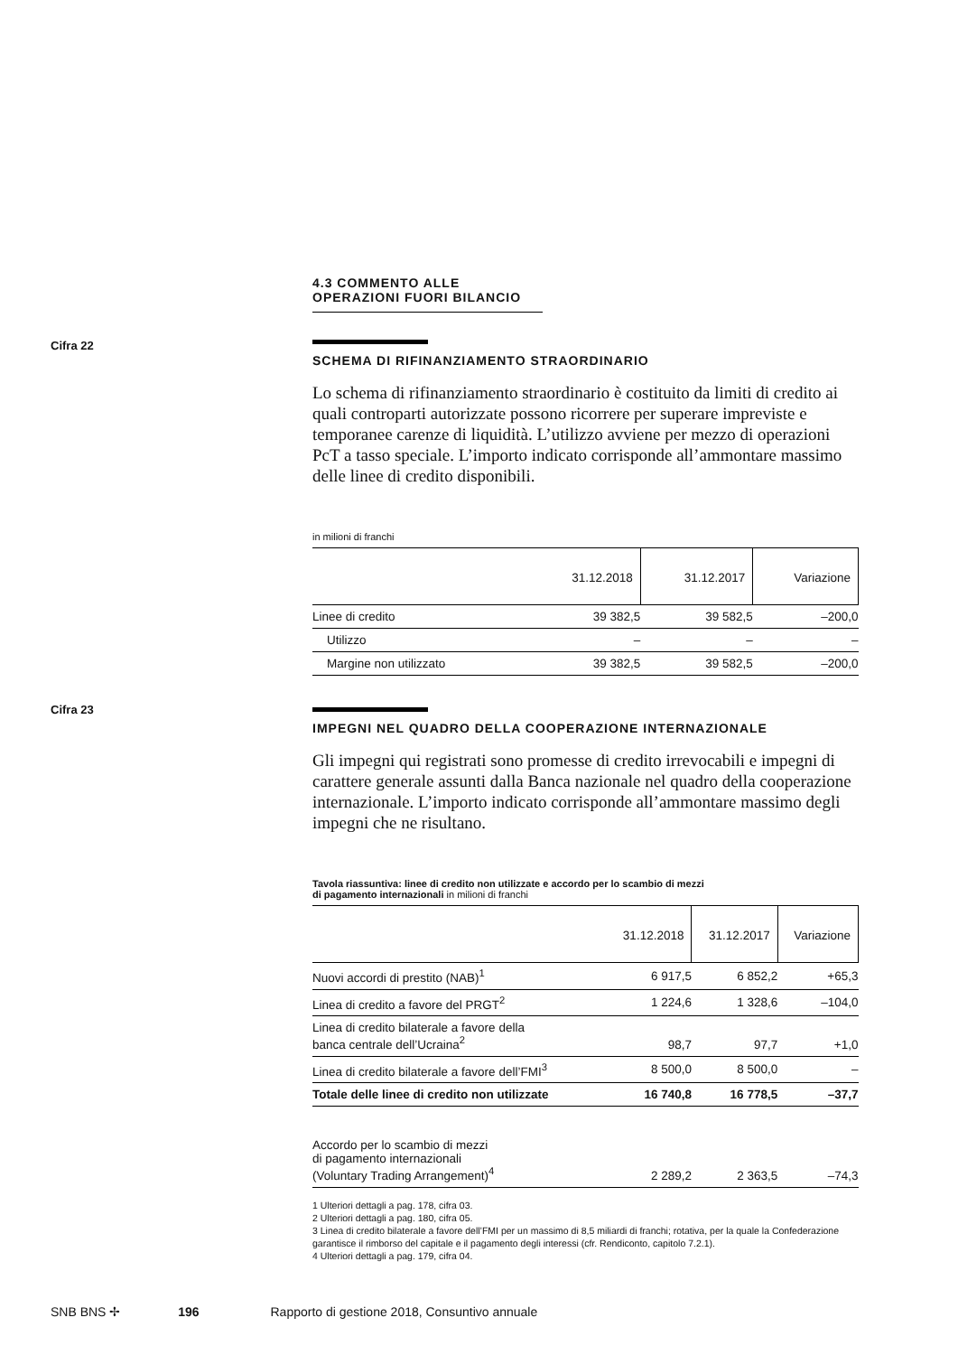Cifra 22
Cifra 23
4.3 COMMENTO ALLE OPERAZIONI FUORI BILANCIO
SCHEMA DI RIFINANZIAMENTO STRAORDINARIO
Lo schema di rifinanziamento straordinario è costituito da limiti di credito ai quali controparti autorizzate possono ricorrere per superare impreviste e temporanee carenze di liquidità. L’utilizzo avviene per mezzo di operazioni PcT a tasso speciale. L’importo indicato corrisponde all’ammontare massimo delle linee di credito disponibili.
in milioni di franchi
| | 31.12.2018 | 31.12.2017 | Variazione |
| --- | --- | --- | --- |
| Linee di credito | 39 382,5 | 39 582,5 | –200,0 |
| Utilizzo | – | – | – |
| Margine non utilizzato | 39 382,5 | 39 582,5 | –200,0 |
IMPEGNI NEL QUADRO DELLA COOPERAZIONE INTERNAZIONALE
Gli impegni qui registrati sono promesse di credito irrevocabili e impegni di carattere generale assunti dalla Banca nazionale nel quadro della cooperazione internazionale. L’importo indicato corrisponde all’ammontare massimo degli impegni che ne risultano.
Tavola riassuntiva: linee di credito non utilizzate e accordo per lo scambio di mezzi
di pagamento internazionali in milioni di franchi
| | 31.12.2018 | 31.12.2017 | Variazione |
| --- | --- | --- | --- |
| Nuovi accordi di prestito (NAB)<sup>1</sup> | 6 917,5 | 6 852,2 | +65,3 |
| Linea di credito a favore del PRGT<sup>2</sup> | 1 224,6 | 1 328,6 | –104,0 |
| Linea di credito bilaterale a favore della banca centrale dell’Ucraina<sup>2</sup> | 98,7 | 97,7 | +1,0 |
| Linea di credito bilaterale a favore dell’FMI<sup>3</sup> | 8 500,0 | 8 500,0 | – |
| Totale delle linee di credito non utilizzate | 16 740,8 | 16 778,5 | –37,7 |
| Accordo per lo scambio di mezzi di pagamento internazionali (Voluntary Trading Arrangement)<sup>4</sup> | 2 289,2 | 2 363,5 | –74,3 |
1 Ulteriori dettagli a pag. 178, cifra 03.
2 Ulteriori dettagli a pag. 180, cifra 05.
3 Linea di credito bilaterale a favore dell’FMI per un massimo di 8,5 miliardi di franchi; rotativa, per la quale la Confederazione garantisce il rimborso del capitale e il pagamento degli interessi (cfr. Rendiconto, capitolo 7.2.1).
4 Ulteriori dettagli a pag. 179, cifra 04.
SNB BNS ✢ 196 Rapporto di gestione 2018, Consuntivo annuale